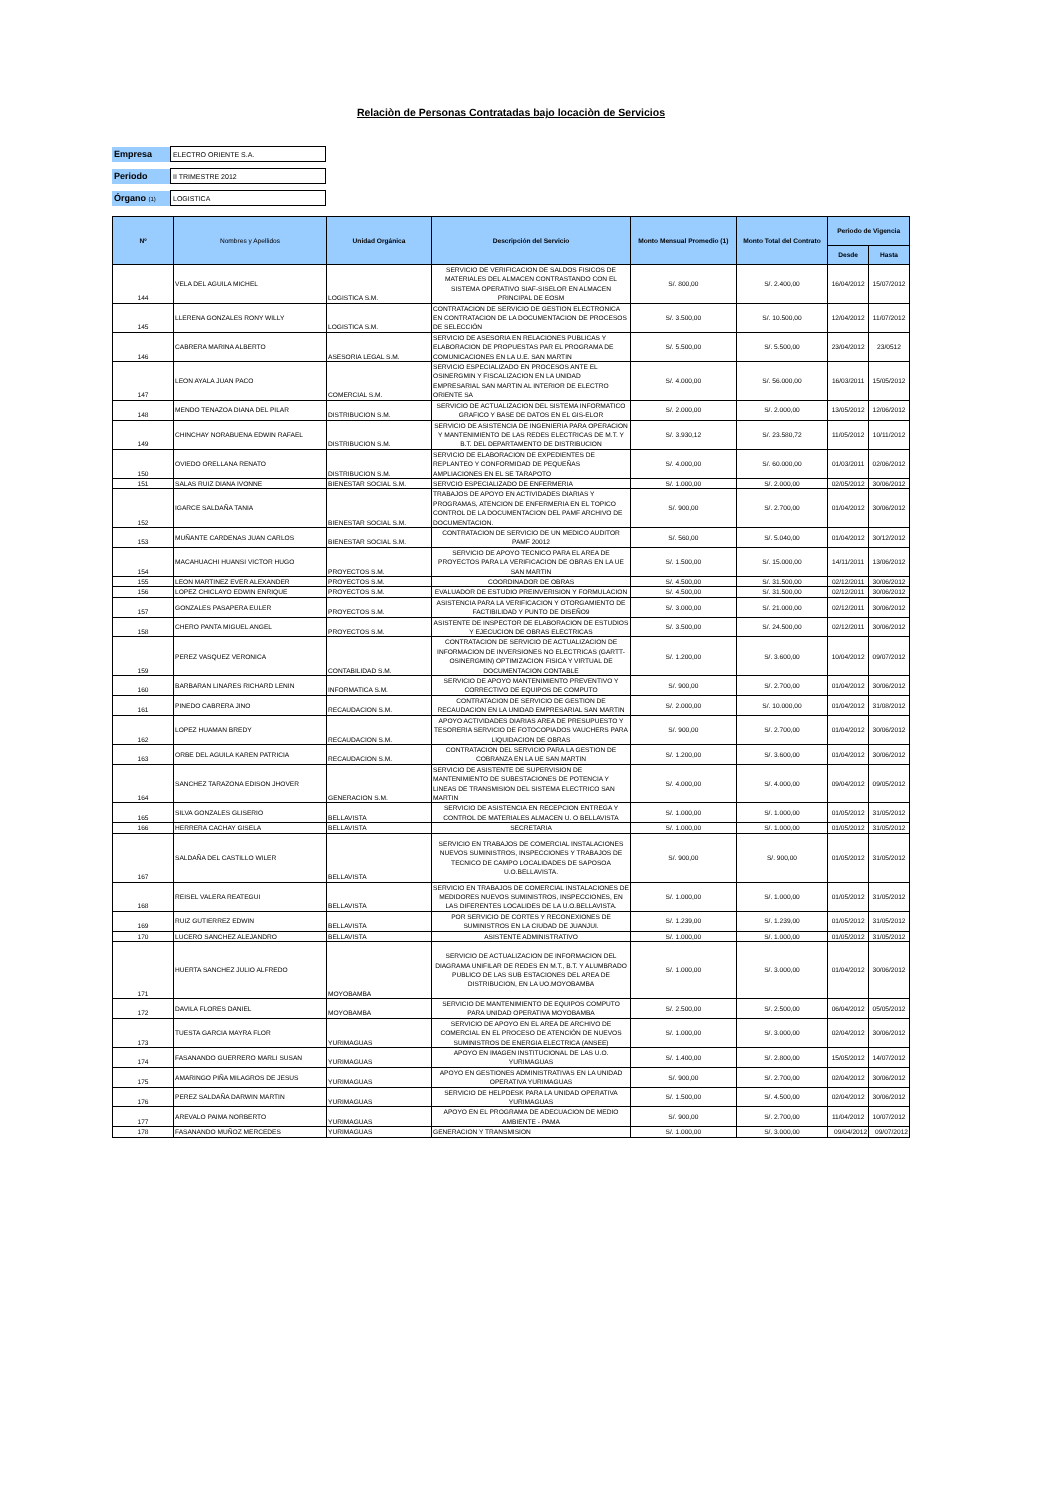Relaciòn de Personas Contratadas bajo locaciòn de Servicios
| Empresa | ELECTRO ORIENTE S.A. |
| Periodo | II TRIMESTRE 2012 |
| Órgano (1) | LOGISTICA |
| Nº | Nombres y Apellidos | Unidad Orgánica | Descripción del Servicio | Monto Mensual Promedio (1) | Monto Total del Contrato | Periodo de Vigencia | |
| --- | --- | --- | --- | --- | --- | --- | --- |
| | | | | | | Desde | Hasta |
| 144 | VELA DEL AGUILA MICHEL | LOGISTICA S.M. | SERVICIO DE VERIFICACION DE SALDOS FISICOS DE MATERIALES DEL ALMACEN CONTRASTANDO CON EL SISTEMA OPERATIVO SIAF-SISELOR EN ALMACEN PRINCIPAL DE EOSM | S/. 800,00 | S/. 2.400,00 | 16/04/2012 | 15/07/2012 |
| 145 | LLERENA GONZALES RONY WILLY | LOGISTICA S.M. | CONTRATACION DE SERVICIO DE GESTION ELECTRONICA EN CONTRATACION DE LA DOCUMENTACION DE PROCESOS DE SELECCIÓN | S/. 3.500,00 | S/. 10.500,00 | 12/04/2012 | 11/07/2012 |
| 146 | CABRERA MARINA ALBERTO | ASESORIA LEGAL S.M. | SERVICIO DE ASESORIA EN RELACIONES PUBLICAS Y ELABORACION DE PROPUESTAS PAR EL PROGRAMA DE COMUNICACIONES EN LA U.E. SAN MARTIN | S/. 5.500,00 | S/. 5.500,00 | 23/04/2012 | 23/0512 |
| 147 | LEON AYALA JUAN PACO | COMERCIAL S.M. | SERVICIO ESPECIALIZADO EN PROCESOS ANTE EL OSINERGMIN Y FISCALIZACION EN LA UNIDAD EMPRESARIAL SAN MARTIN AL INTERIOR DE ELECTRO ORIENTE SA | S/. 4.000,00 | S/. 56.000,00 | 16/03/2011 | 15/05/2012 |
| 148 | MENDO TENAZOA DIANA DEL PILAR | DISTRIBUCION S.M. | SERVICIO DE ACTUALIZACION DEL SISTEMA INFORMATICO GRAFICO Y BASE DE DATOS EN EL GIS-ELOR | S/. 2.000,00 | S/. 2.000,00 | 13/05/2012 | 12/06/2012 |
| 149 | CHINCHAY NORABUENA EDWIN RAFAEL | DISTRIBUCION S.M. | SERVICIO DE ASISTENCIA DE INGENIERIA PARA OPERACION Y MANTENIMIENTO DE LAS REDES ELECTRICAS DE M.T. Y B.T. DEL DEPARTAMENTO DE DISTRIBUCION | S/. 3.930,12 | S/. 23.580,72 | 11/05/2012 | 10/11/2012 |
| 150 | OVIEDO ORELLANA RENATO | DISTRIBUCION S.M. | SERVICIO DE ELABORACION DE EXPEDIENTES DE REPLANTEO Y CONFORMIDAD DE PEQUEÑAS AMPLIACIONES EN EL SE TARAPOTO | S/. 4.000,00 | S/. 60.000,00 | 01/03/2011 | 02/06/2012 |
| 151 | SALAS RUIZ DIANA IVONNE | BIENESTAR SOCIAL S.M. | SERVCIO ESPECIALIZADO DE ENFERMERIA | S/. 1.000,00 | S/. 2.000,00 | 02/05/2012 | 30/06/2012 |
| 152 | IGARCE SALDAÑA TANIA | BIENESTAR SOCIAL S.M. | TRABAJOS DE APOYO EN ACTIVIDADES DIARIAS Y PROGRAMAS, ATENCION DE ENFERMERIA EN EL TOPICO CONTROL DE LA DOCUMENTACION DEL PAMF ARCHIVO DE DOCUMENTACION. | S/. 900,00 | S/. 2.700,00 | 01/04/2012 | 30/06/2012 |
| 153 | MUÑANTE CARDENAS JUAN CARLOS | BIENESTAR SOCIAL S.M. | CONTRATACION DE SERVICIO DE UN MEDICO AUDITOR PAMF 20012 | S/. 560,00 | S/. 5.040,00 | 01/04/2012 | 30/12/2012 |
| 154 | MACAHUACHI HUANSI VICTOR HUGO | PROYECTOS S.M. | SERVICIO DE APOYO TECNICO PARA EL AREA DE PROYECTOS PARA LA VERIFICACION DE OBRAS EN LA UE SAN MARTIN | S/. 1.500,00 | S/. 15.000,00 | 14/11/2011 | 13/06/2012 |
| 155 | LEON MARTINEZ EVER ALEXANDER | PROYECTOS S.M. | COORDINADOR DE OBRAS | S/. 4.500,00 | S/. 31.500,00 | 02/12/2011 | 30/06/2012 |
| 156 | LOPEZ CHICLAYO EDWIN ENRIQUE | PROYECTOS S.M. | EVALUADOR DE ESTUDIO PREINVERISION Y FORMULACION | S/. 4.500,00 | S/. 31.500,00 | 02/12/2011 | 30/06/2012 |
| 157 | GONZALES PASAPERA EULER | PROYECTOS S.M. | ASISTENCIA PARA LA VERIFICACION Y OTORGAMIENTO DE FACTIBILIDAD Y PUNTO DE DISEÑO9 | S/. 3.000,00 | S/. 21.000,00 | 02/12/2011 | 30/06/2012 |
| 158 | CHERO PANTA MIGUEL ANGEL | PROYECTOS S.M. | ASISTENTE DE INSPECTOR DE ELABORACION DE ESTUDIOS Y EJECUCION DE OBRAS ELECTRICAS | S/. 3.500,00 | S/. 24.500,00 | 02/12/2011 | 30/06/2012 |
| 159 | PEREZ VASQUEZ VERONICA | CONTABILIDAD S.M. | CONTRATACION DE SERVICIO DE ACTUALIZACION DE INFORMACION DE INVERSIONES NO ELECTRICAS (GARTT-OSINERGMIN) OPTIMIZACION FISICA Y VIRTUAL DE DOCUMENTACION CONTABLE | S/. 1.200,00 | S/. 3.600,00 | 10/04/2012 | 09/07/2012 |
| 160 | BARBARAN LINARES RICHARD LENIN | INFORMATICA S.M. | SERVICIO DE APOYO MANTENIMIENTO PREVENTIVO Y CORRECTIVO DE EQUIPOS DE COMPUTO | S/. 900,00 | S/. 2.700,00 | 01/04/2012 | 30/06/2012 |
| 161 | PINEDO CABRERA JINO | RECAUDACION S.M. | CONTRATACION DE SERVICIO DE GESTION DE RECAUDACION EN LA UNIDAD EMPRESARIAL SAN MARTIN | S/. 2.000,00 | S/. 10.000,00 | 01/04/2012 | 31/08/2012 |
| 162 | LOPEZ HUAMAN BREDY | RECAUDACION S.M. | APOYO ACTIVIDADES DIARIAS AREA DE PRESUPUESTO Y TESORERIA SERVICIO DE FOTOCOPIADOS VAUCHERS PARA LIQUIDACION DE OBRAS | S/. 900,00 | S/. 2.700,00 | 01/04/2012 | 30/06/2012 |
| 163 | ORBE DEL AGUILA KAREN PATRICIA | RECAUDACION S.M. | CONTRATACION DEL SERVICIO PARA LA GESTION DE COBRANZA EN LA UE SAN MARTIN | S/. 1.200,00 | S/. 3.600,00 | 01/04/2012 | 30/06/2012 |
| 164 | SANCHEZ TARAZONA EDISON JHOVER | GENERACION S.M. | SERVICIO DE ASISTENTE DE SUPERVISION DE MANTENIMIENTO DE SUBESTACIONES DE POTENCIA Y LINEAS DE TRANSMISION DEL SISTEMA ELECTRICO SAN MARTIN | S/. 4.000,00 | S/. 4.000,00 | 09/04/2012 | 09/05/2012 |
| 165 | SILVA GONZALES GLISERIO | BELLAVISTA | SERVICIO DE ASISTENCIA EN RECEPCION ENTREGA Y CONTROL DE MATERIALES ALMACEN U. O BELLAVISTA | S/. 1.000,00 | S/. 1.000,00 | 01/05/2012 | 31/05/2012 |
| 166 | HERRERA CACHAY GISELA | BELLAVISTA | SECRETARIA | S/. 1.000,00 | S/. 1.000,00 | 01/05/2012 | 31/05/2012 |
| 167 | SALDAÑA DEL CASTILLO WILER | BELLAVISTA | SERVICIO EN TRABAJOS DE COMERCIAL INSTALACIONES NUEVOS SUMINISTROS, INSPECCIONES Y TRABAJOS DE TECNICO DE CAMPO LOCALIDADES DE SAPOSOA U.O.BELLAVISTA. | S/. 900,00 | S/. 900,00 | 01/05/2012 | 31/05/2012 |
| 168 | REISEL VALERA REATEGUI | BELLAVISTA | SERVICIO EN TRABAJOS DE COMERCIAL INSTALACIONES DE MEDIDORES NUEVOS SUMINISTROS, INSPECCIONES, EN LAS DIFERENTES LOCALIDES DE LA U.O.BELLAVISTA. | S/. 1.000,00 | S/. 1.000,00 | 01/05/2012 | 31/05/2012 |
| 169 | RUIZ GUTIERREZ EDWIN | BELLAVISTA | POR SERVICIO DE CORTES Y RECONEXIONES DE SUMINISTROS EN LA CIUDAD DE JUANJUI. | S/. 1.239,00 | S/. 1.239,00 | 01/05/2012 | 31/05/2012 |
| 170 | LUCERO SANCHEZ ALEJANDRO | BELLAVISTA | ASISTENTE ADMINISTRATIVO | S/. 1.000,00 | S/. 1.000,00 | 01/05/2012 | 31/05/2012 |
| 171 | HUERTA SANCHEZ JULIO ALFREDO | MOYOBAMBA | SERVICIO DE ACTUALIZACION DE INFORMACION DEL DIAGRAMA UNIFILAR DE REDES EN M.T., B.T. Y ALUMBRADO PUBLICO DE LAS SUB ESTACIONES DEL AREA DE DISTRIBUCION, EN LA UO.MOYOBAMBA | S/. 1.000,00 | S/. 3.000,00 | 01/04/2012 | 30/06/2012 |
| 172 | DAVILA FLORES DANIEL | MOYOBAMBA | SERVICIO DE MANTENIMIENTO DE EQUIPOS COMPUTO PARA UNIDAD OPERATIVA MOYOBAMBA | S/. 2.500,00 | S/. 2.500,00 | 06/04/2012 | 05/05/2012 |
| 173 | TUESTA GARCIA MAYRA FLOR | YURIMAGUAS | SERVICIO DE APOYO EN EL AREA DE ARCHIVO DE COMERCIAL EN EL PROCESO DE ATENCIÓN DE NUEVOS SUMINISTROS DE ENERGIA ELECTRICA (ANSEE) | S/. 1.000,00 | S/. 3.000,00 | 02/04/2012 | 30/06/2012 |
| 174 | FASANANDO GUERRERO MARLI SUSAN | YURIMAGUAS | APOYO EN IMAGEN INSTITUCIONAL DE LAS U.O. YURIMAGUAS | S/. 1.400,00 | S/. 2.800,00 | 15/05/2012 | 14/07/2012 |
| 175 | AMARINGO PIÑA MILAGROS DE JESUS | YURIMAGUAS | APOYO EN GESTIONES ADMINISTRATIVAS EN LA UNIDAD OPERATIVA YURIMAGUAS | S/. 900,00 | S/. 2.700,00 | 02/04/2012 | 30/06/2012 |
| 176 | PEREZ SALDAÑA DARWIN MARTIN | YURIMAGUAS | SERVICIO DE HELPDESK PARA LA UNIDAD OPERATIVA YURIMAGUAS | S/. 1.500,00 | S/. 4.500,00 | 02/04/2012 | 30/06/2012 |
| 177 | AREVALO PAIMA NORBERTO | YURIMAGUAS | APOYO EN EL PROGRAMA DE ADECUACION DE MEDIO AMBIENTE - PAMA | S/. 900,00 | S/. 2.700,00 | 11/04/2012 | 10/07/2012 |
| 178 | FASANANDO MUÑOZ MERCEDES | YURIMAGUAS | GENERACION Y TRANSMISION | S/. 1.000,00 | S/. 3.000,00 | 09/04/2012 | 09/07/2012 |